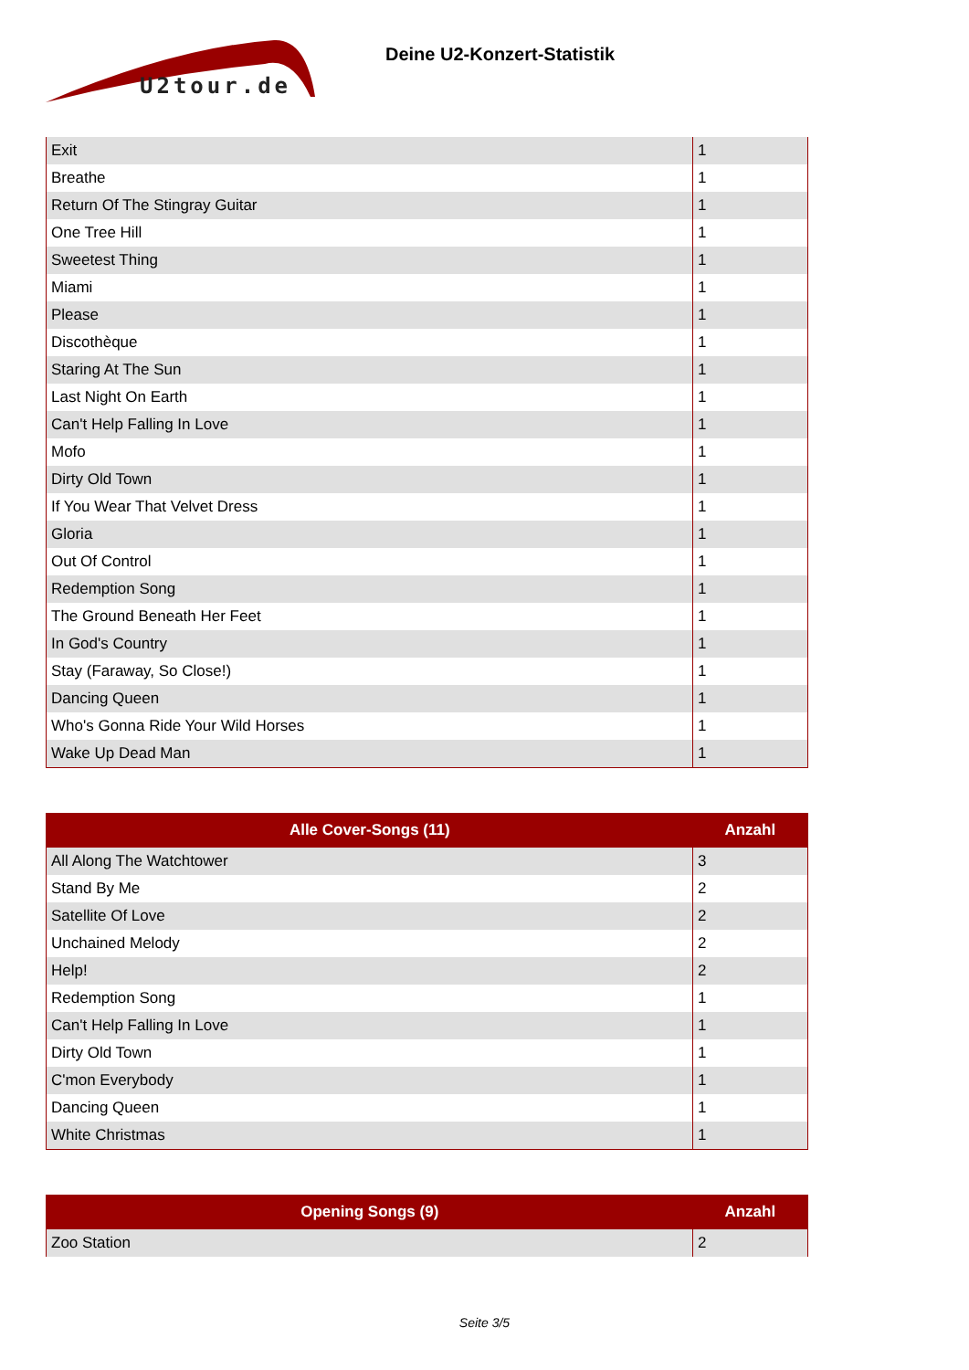U2tour.de
Deine U2-Konzert-Statistik
| Exit | 1 |
| Breathe | 1 |
| Return Of The Stingray Guitar | 1 |
| One Tree Hill | 1 |
| Sweetest Thing | 1 |
| Miami | 1 |
| Please | 1 |
| Discothèque | 1 |
| Staring At The Sun | 1 |
| Last Night On Earth | 1 |
| Can't Help Falling In Love | 1 |
| Mofo | 1 |
| Dirty Old Town | 1 |
| If You Wear That Velvet Dress | 1 |
| Gloria | 1 |
| Out Of Control | 1 |
| Redemption Song | 1 |
| The Ground Beneath Her Feet | 1 |
| In God's Country | 1 |
| Stay (Faraway, So Close!) | 1 |
| Dancing Queen | 1 |
| Who's Gonna Ride Your Wild Horses | 1 |
| Wake Up Dead Man | 1 |
| Alle Cover-Songs (11) | Anzahl |
| --- | --- |
| All Along The Watchtower | 3 |
| Stand By Me | 2 |
| Satellite Of Love | 2 |
| Unchained Melody | 2 |
| Help! | 2 |
| Redemption Song | 1 |
| Can't Help Falling In Love | 1 |
| Dirty Old Town | 1 |
| C'mon Everybody | 1 |
| Dancing Queen | 1 |
| White Christmas | 1 |
| Opening Songs (9) | Anzahl |
| --- | --- |
| Zoo Station | 2 |
Seite 3/5